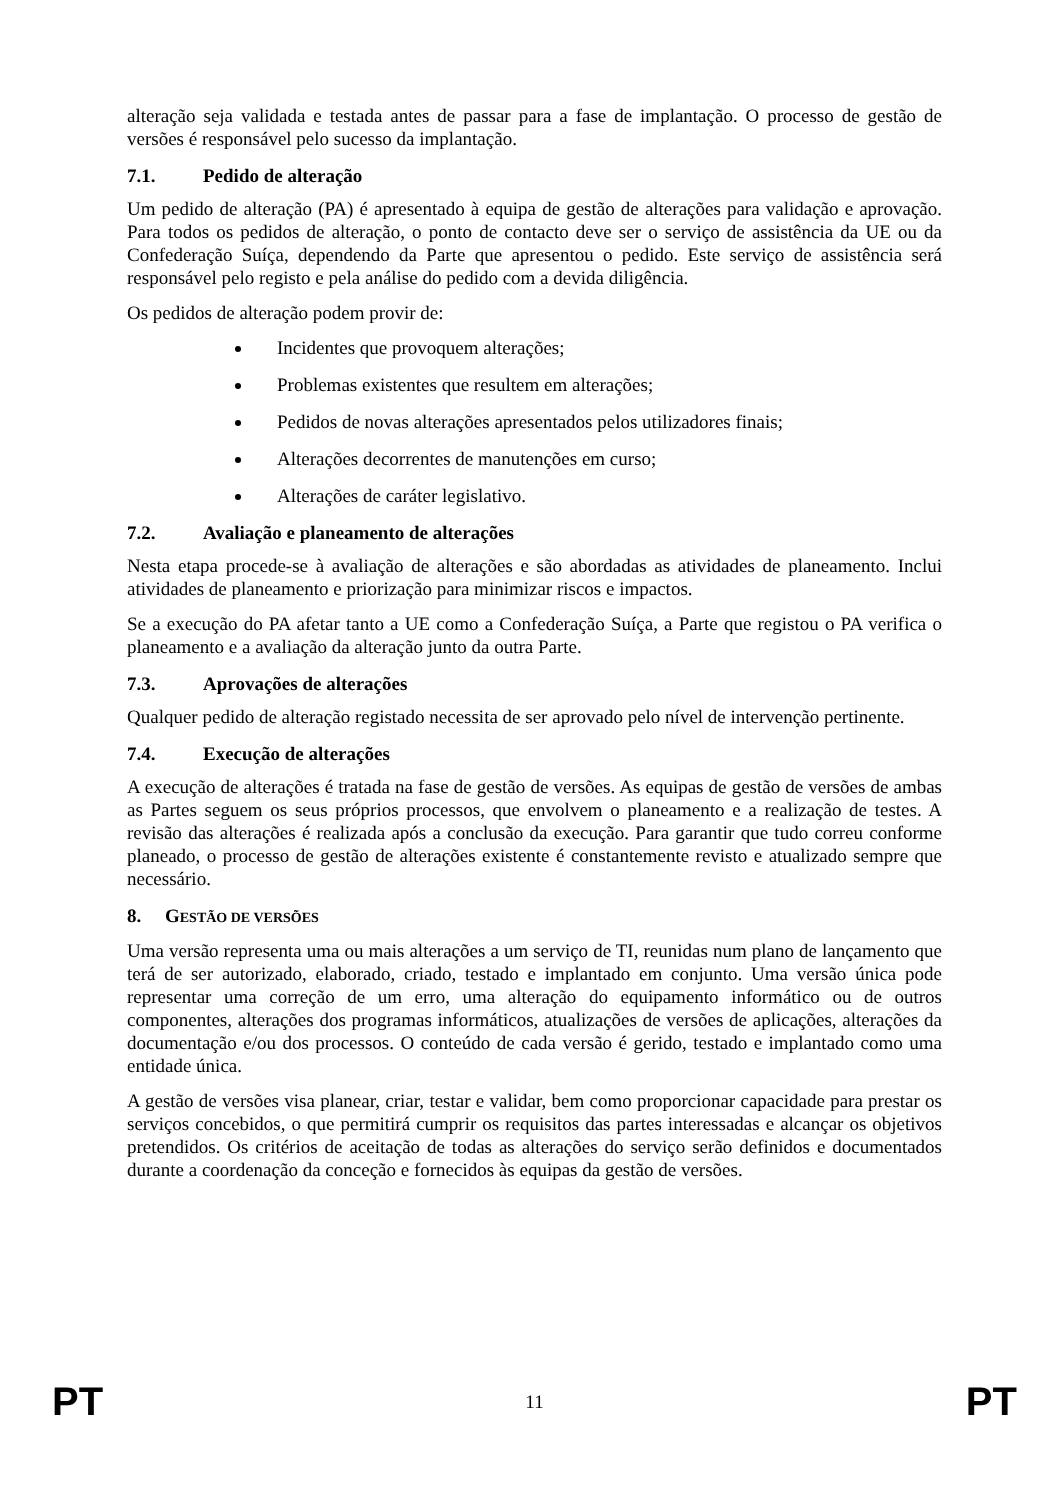alteração seja validada e testada antes de passar para a fase de implantação. O processo de gestão de versões é responsável pelo sucesso da implantação.
7.1. Pedido de alteração
Um pedido de alteração (PA) é apresentado à equipa de gestão de alterações para validação e aprovação. Para todos os pedidos de alteração, o ponto de contacto deve ser o serviço de assistência da UE ou da Confederação Suíça, dependendo da Parte que apresentou o pedido. Este serviço de assistência será responsável pelo registo e pela análise do pedido com a devida diligência.
Os pedidos de alteração podem provir de:
Incidentes que provoquem alterações;
Problemas existentes que resultem em alterações;
Pedidos de novas alterações apresentados pelos utilizadores finais;
Alterações decorrentes de manutenções em curso;
Alterações de caráter legislativo.
7.2. Avaliação e planeamento de alterações
Nesta etapa procede-se à avaliação de alterações e são abordadas as atividades de planeamento. Inclui atividades de planeamento e priorização para minimizar riscos e impactos.
Se a execução do PA afetar tanto a UE como a Confederação Suíça, a Parte que registou o PA verifica o planeamento e a avaliação da alteração junto da outra Parte.
7.3. Aprovações de alterações
Qualquer pedido de alteração registado necessita de ser aprovado pelo nível de intervenção pertinente.
7.4. Execução de alterações
A execução de alterações é tratada na fase de gestão de versões. As equipas de gestão de versões de ambas as Partes seguem os seus próprios processos, que envolvem o planeamento e a realização de testes. A revisão das alterações é realizada após a conclusão da execução. Para garantir que tudo correu conforme planeado, o processo de gestão de alterações existente é constantemente revisto e atualizado sempre que necessário.
8. GESTÃO DE VERSÕES
Uma versão representa uma ou mais alterações a um serviço de TI, reunidas num plano de lançamento que terá de ser autorizado, elaborado, criado, testado e implantado em conjunto. Uma versão única pode representar uma correção de um erro, uma alteração do equipamento informático ou de outros componentes, alterações dos programas informáticos, atualizações de versões de aplicações, alterações da documentação e/ou dos processos. O conteúdo de cada versão é gerido, testado e implantado como uma entidade única.
A gestão de versões visa planear, criar, testar e validar, bem como proporcionar capacidade para prestar os serviços concebidos, o que permitirá cumprir os requisitos das partes interessadas e alcançar os objetivos pretendidos. Os critérios de aceitação de todas as alterações do serviço serão definidos e documentados durante a coordenação da conceção e fornecidos às equipas da gestão de versões.
PT 11 PT